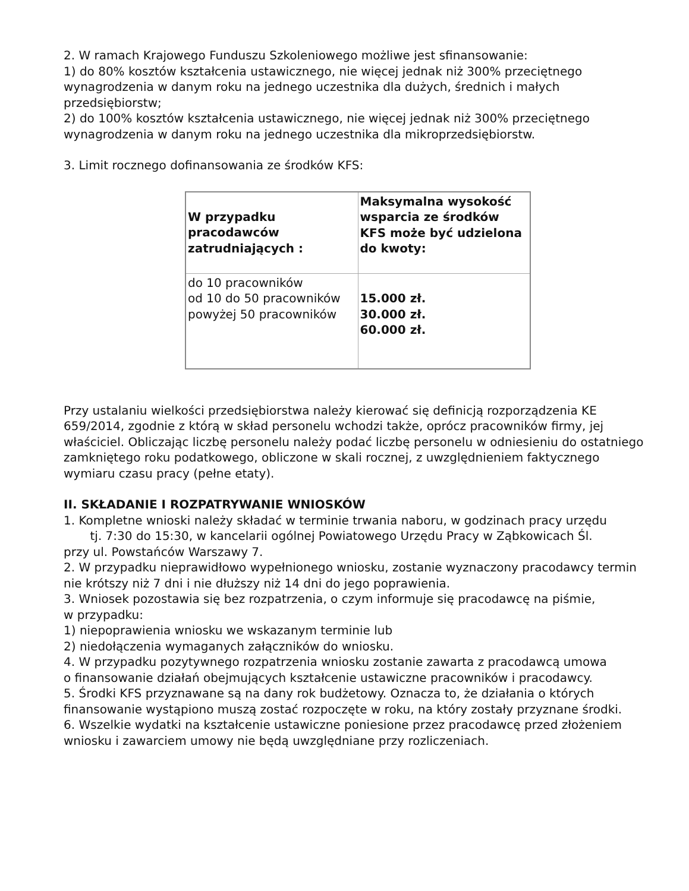2. W ramach Krajowego Funduszu Szkoleniowego możliwe jest sfinansowanie:
1) do 80% kosztów kształcenia ustawicznego, nie więcej jednak niż 300% przeciętnego wynagrodzenia w danym roku na jednego uczestnika dla dużych, średnich i małych przedsiębiorstw;
2) do 100% kosztów kształcenia ustawicznego, nie więcej jednak niż 300% przeciętnego wynagrodzenia w danym roku na jednego uczestnika dla mikroprzedsiębiorstw.
3. Limit rocznego dofinansowania ze środków KFS:
| W przypadku pracodawców zatrudniających : | Maksymalna wysokość wsparcia ze środków KFS może być udzielona do kwoty: |
| do 10 pracowników od 10 do 50 pracowników powyżej 50 pracowników | 15.000 zł. 30.000 zł. 60.000 zł. |
Przy ustalaniu wielkości przedsiębiorstwa należy kierować się definicją rozporządzenia KE 659/2014, zgodnie z którą w skład personelu wchodzi także, oprócz pracowników firmy, jej właściciel. Obliczając liczbę personelu należy podać liczbę personelu w odniesieniu do ostatniego zamkniętego roku podatkowego, obliczone w skali rocznej, z uwzględnieniem faktycznego wymiaru czasu pracy (pełne etaty).
II. SKŁADANIE I ROZPATRYWANIE WNIOSKÓW
1. Kompletne wnioski należy składać w terminie trwania naboru, w godzinach pracy urzędu tj. 7:30 do 15:30, w kancelarii ogólnej Powiatowego Urzędu Pracy w Ząbkowicach Śl.
przy ul. Powstańców Warszawy 7.
2. W przypadku nieprawidłowo wypełnionego wniosku, zostanie wyznaczony pracodawcy termin nie krótszy niż 7 dni i nie dłuższy niż 14 dni do jego poprawienia.
3. Wniosek pozostawia się bez rozpatrzenia, o czym informuje się pracodawcę na piśmie,
w przypadku:
1) niepoprawienia wniosku we wskazanym terminie lub
2) niedołączenia wymaganych załączników do wniosku.
4. W przypadku pozytywnego rozpatrzenia wniosku zostanie zawarta z pracodawcą umowa
o finansowanie działań obejmujących kształcenie ustawiczne pracowników i pracodawcy.
5. Środki KFS przyznawane są na dany rok budżetowy. Oznacza to, że działania o których finansowanie wystąpiono muszą zostać rozpoczęte w roku, na który zostały przyznane środki.
6. Wszelkie wydatki na kształcenie ustawiczne poniesione przez pracodawcę przed złożeniem wniosku i zawarciem umowy nie będą uwzględniane przy rozliczeniach.